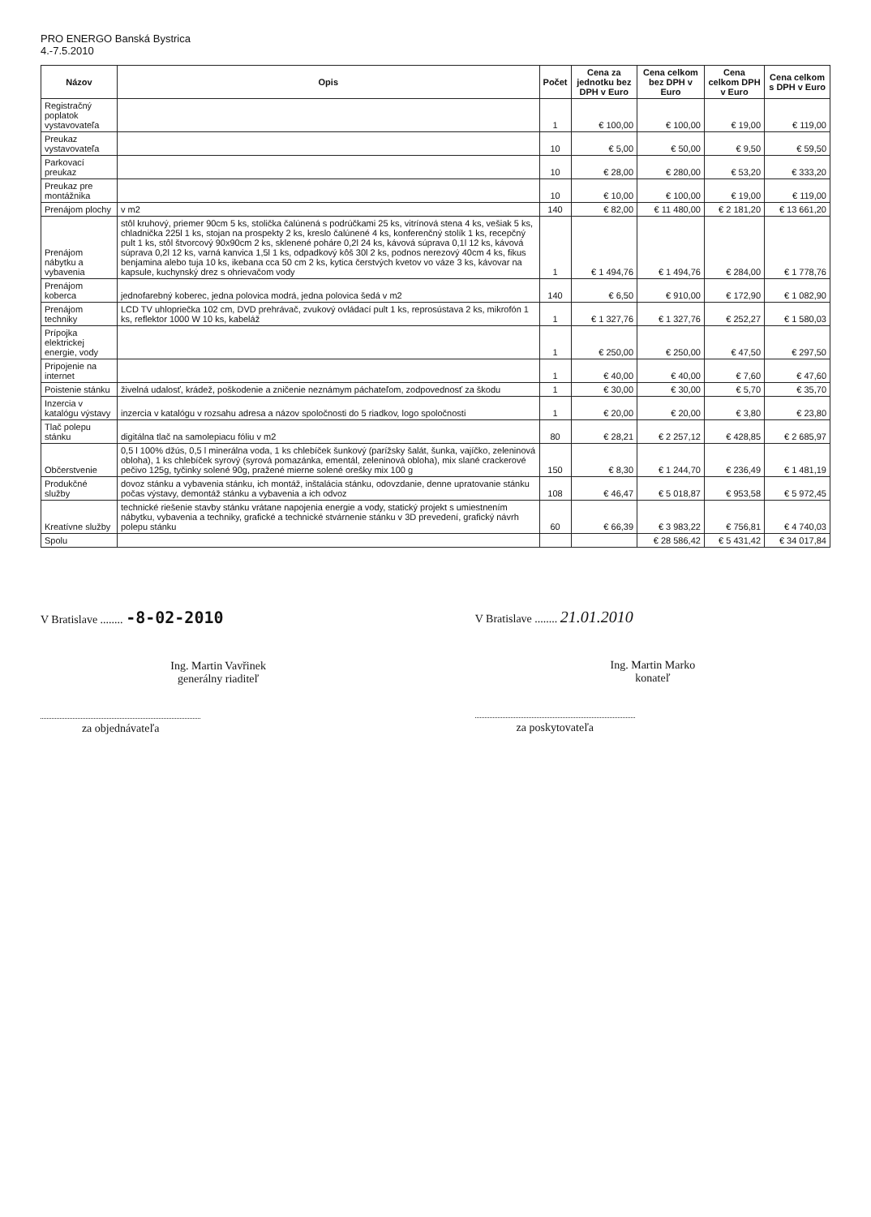PRO ENERGO Banská Bystrica
4.-7.5.2010
| Názov | Opis | Počet | Cena za jednotku bez DPH v Euro | Cena celkom bez DPH v Euro | Cena celkom DPH v Euro | Cena celkom s DPH v Euro |
| --- | --- | --- | --- | --- | --- | --- |
| Registračný poplatok vystavovateľa | | 1 | € 100,00 | € 100,00 | € 19,00 | € 119,00 |
| Preukaz vystavovateľa | | 10 | € 5,00 | € 50,00 | € 9,50 | € 59,50 |
| Parkovací preukaz | | 10 | € 28,00 | € 280,00 | € 53,20 | € 333,20 |
| Preukaz pre montážnika | | 10 | € 10,00 | € 100,00 | € 19,00 | € 119,00 |
| Prenájom plochy | v m2 | 140 | € 82,00 | € 11 480,00 | € 2 181,20 | € 13 661,20 |
| Prenájom nábytku a vybavenia | stôl kruhový, priemer 90cm 5 ks, stolička čalúnená s podrúčkami 25 ks, vitrínová stena 4 ks, vešiak 5 ks, chladnička 225l 1 ks, stojan na prospekty 2 ks, kreslo čalúnené 4 ks, konferenčný stolík 1 ks, recepčný pult 1 ks, stôl štvorcový 90x90cm 2 ks, sklenené poháre 0,2l 24 ks, kávová súprava 0,1l 12 ks, kávová súprava 0,2l 12 ks, varná kanvica 1,5l 1 ks, odpadkový kôš 30l 2 ks, podnos nerezový 40cm 4 ks, fikus benjamina alebo tuja 10 ks, ikebana cca 50 cm 2 ks, kytica čerstvých kvetov vo váze 3 ks, kávovar na kapsule, kuchynský drez s ohrievačom vody | 1 | € 1 494,76 | € 1 494,76 | € 284,00 | € 1 778,76 |
| Prenájom koberca | jednofarebný koberec, jedna polovica modrá, jedna polovica šedá v m2 | 140 | € 6,50 | € 910,00 | € 172,90 | € 1 082,90 |
| Prenájom techniky | LCD TV uhlopriečka 102 cm, DVD prehrávač, zvukový ovládací pult 1 ks, reprosústava 2 ks, mikrofón 1 ks, reflektor 1000 W 10 ks, kabeláž | 1 | € 1 327,76 | € 1 327,76 | € 252,27 | € 1 580,03 |
| Prípojka elektrickej energie, vody | | 1 | € 250,00 | € 250,00 | € 47,50 | € 297,50 |
| Pripojenie na internet | | 1 | € 40,00 | € 40,00 | € 7,60 | € 47,60 |
| Poistenie stánku | živelná udalosť, krádež, poškodenie a zničenie neznámym páchateľom, zodpovednosť za škodu | 1 | € 30,00 | € 30,00 | € 5,70 | € 35,70 |
| Inzercia v katalógu výstavy | inzercia v katalógu v rozsahu adresa a názov spoločnosti do 5 riadkov, logo spoločnosti | 1 | € 20,00 | € 20,00 | € 3,80 | € 23,80 |
| Tlač polepu stánku | digitálna tlač na samolepiacu fóliu v m2 | 80 | € 28,21 | € 2 257,12 | € 428,85 | € 2 685,97 |
| Občerstvenie | 0,5 l 100% džús, 0,5 l minerálna voda, 1 ks chlebíček šunkový (parížsky šalát, šunka, vajíčko, zeleninová obloha), 1 ks chlebíček syrový (syrová pomazánka, ementál, zeleninová obloha), mix slané crackerové pečivo 125g, tyčinky solené 90g, pražené mierne solené orešky mix 100 g | 150 | € 8,30 | € 1 244,70 | € 236,49 | € 1 481,19 |
| Produkčné služby | dovoz stánku a vybavenia stánku, ich montáž, inštalácia stánku, odovzdanie, denne upratovanie stánku počas výstavy, demontáž stánku a vybavenia a ich odvoz | 108 | € 46,47 | € 5 018,87 | € 953,58 | € 5 972,45 |
| Kreatívne služby | technické riešenie stavby stánku vrátane napojenia energie a vody, statický projekt s umiestnením nábytku, vybavenia a techniky, grafické a technické stvárnenie stánku v 3D prevedení, grafický návrh polepu stánku | 60 | € 66,39 | € 3 983,22 | € 756,81 | € 4 740,03 |
| Spolu | | | | € 28 586,42 | € 5 431,42 | € 34 017,84 |
V Bratislave ........ -8-02-2010
Ing. Martin Vavřinek
generálny riaditeľ
za objednávateľa
V Bratislave ........ 21.01.2010
Ing. Martin Marko
konateľ
za poskytovateľa